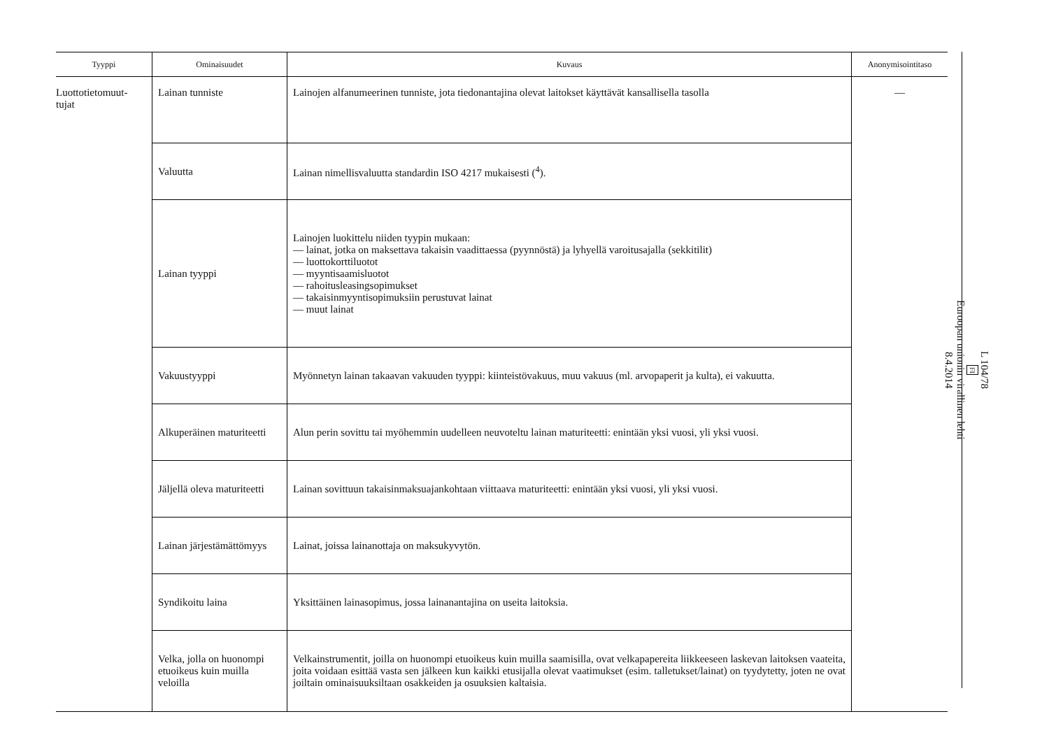| Tyyppi | Ominaisuudet | Kuvaus | Anonymisointitaso |
| --- | --- | --- | --- |
| Luottotietomuut- tujat | Lainan tunniste | Lainojen alfanumeerinen tunniste, jota tiedonantajina olevat laitokset käyttävät kansallisella tasolla | — |
| | Valuutta | Lainan nimellisvaluutta standardin ISO 4217 mukaisesti (<sup>4</sup>). | |
| | Lainan tyyppi | Lainojen luokittelu niiden tyypin mukaan: — lainat, jotka on maksettava takaisin vaadittaessa (pyynnöstä) ja lyhyellä varoitusajalla (sekkitilit) — luottokorttiluotot — myyntisaamisluotot — rahoitusleasingsopimukset — takaisinmyyntisopimuksiin perustuvat lainat — muut lainat | |
| | Vakuustyyppi | Myönnetyn lainan takaavan vakuuden tyyppi: kiinteistövakuus, muu vakuus (ml. arvopaperit ja kulta), ei vakuutta. | |
| | Alkuperäinen maturiteetti | Alun perin sovittu tai myöhemmin uudelleen neuvoteltu lainan maturiteetti: enintään yksi vuosi, yli yksi vuosi. | |
| | Jäljellä oleva maturiteetti | Lainan sovittuun takaisinmaksuajankohtaan viittaava maturiteetti: enintään yksi vuosi, yli yksi vuosi. | |
| | Lainan järjestämättömyys | Lainat, joissa lainanottaja on maksukyvytön. | |
| | Syndikoitu laina | Yksittäinen lainasopimus, jossa lainanantajina on useita laitoksia. | |
| | Velka, jolla on huonompi etuoikeus kuin muilla veloilla | Velkainstrumentit, joilla on huonompi etuoikeus kuin muilla saamisilla, ovat velkapapereita liikkeeseen laskevan laitoksen vaateita, joita voidaan esittää vasta sen jälkeen kun kaikki etusijalla olevat vaatimukset (esim. talle­tukset/lainat) on tyydytetty, joten ne ovat joiltain ominaisuuksiltaan osakkeiden ja osuuksien kaltaisia. | |
L 104/78
FI
Euroopan unionin virallinen lehti
8.4.2014